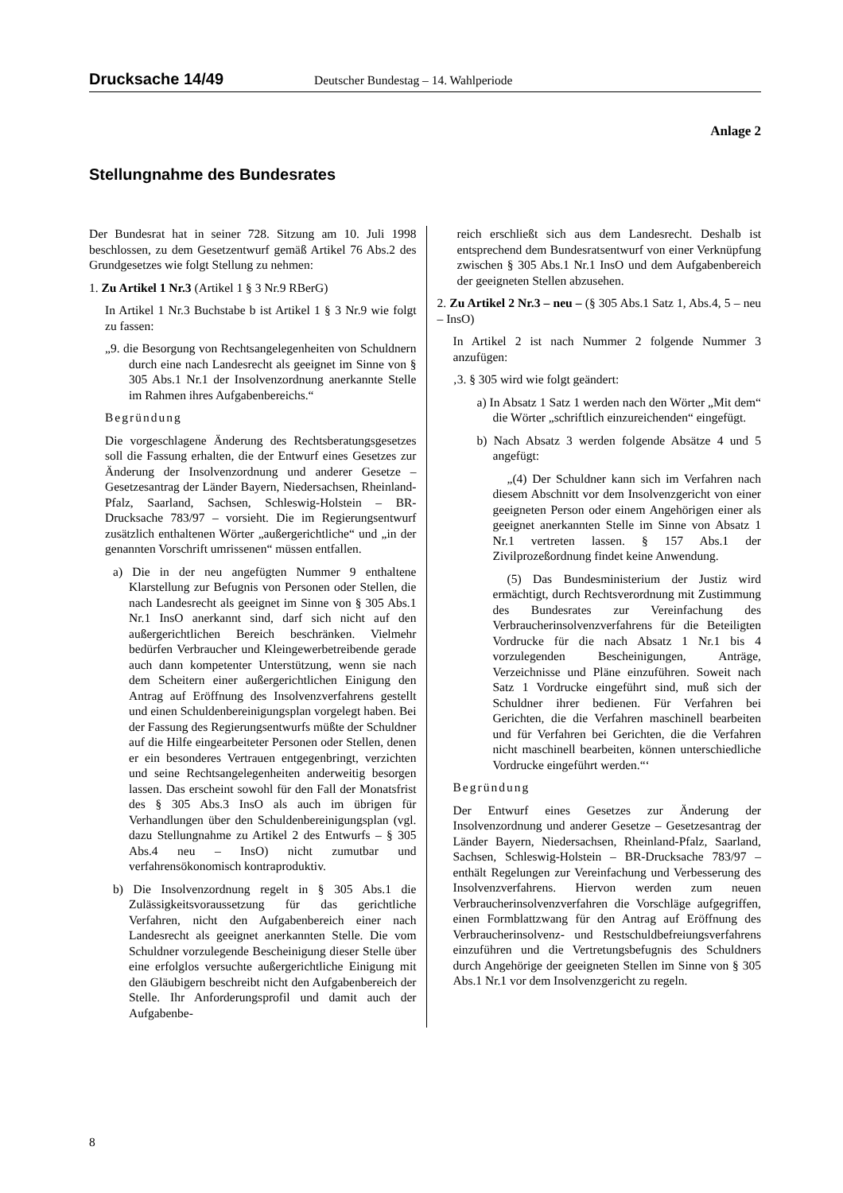Drucksache 14/49 Deutscher Bundestag – 14. Wahlperiode
Anlage 2
Stellungnahme des Bundesrates
Der Bundesrat hat in seiner 728. Sitzung am 10. Juli 1998 beschlossen, zu dem Gesetzentwurf gemäß Artikel 76 Abs.2 des Grundgesetzes wie folgt Stellung zu nehmen:
1. Zu Artikel 1 Nr.3 (Artikel 1 § 3 Nr.9 RBerG)
In Artikel 1 Nr.3 Buchstabe b ist Artikel 1 § 3 Nr.9 wie folgt zu fassen:
„9. die Besorgung von Rechtsangelegenheiten von Schuldnern durch eine nach Landesrecht als geeignet im Sinne von § 305 Abs.1 Nr.1 der Insolvenzordnung anerkannte Stelle im Rahmen ihres Aufgabenbereichs.“
Begründung
Die vorgeschlagene Änderung des Rechtsberatungsgesetzes soll die Fassung erhalten, die der Entwurf eines Gesetzes zur Änderung der Insolvenzordnung und anderer Gesetze – Gesetzesantrag der Länder Bayern, Niedersachsen, Rheinland-Pfalz, Saarland, Sachsen, Schleswig-Holstein – BR-Drucksache 783/97 – vorsieht. Die im Regierungsentwurf zusätzlich enthaltenen Wörter „außergerichtliche“ und „in der genannten Vorschrift umrissenen“ müssen entfallen.
a) Die in der neu angefügten Nummer 9 enthaltene Klarstellung zur Befugnis von Personen oder Stellen, die nach Landesrecht als geeignet im Sinne von § 305 Abs.1 Nr.1 InsO anerkannt sind, darf sich nicht auf den außergerichtlichen Bereich beschränken. Vielmehr bedürfen Verbraucher und Kleingewerbetreibende gerade auch dann kompetenter Unterstützung, wenn sie nach dem Scheitern einer außergerichtlichen Einigung den Antrag auf Eröffnung des Insolvenzverfahrens gestellt und einen Schuldenbereinigungsplan vorgelegt haben. Bei der Fassung des Regierungsentwurfs müßte der Schuldner auf die Hilfe eingearbeiteter Personen oder Stellen, denen er ein besonderes Vertrauen entgegenbringt, verzichten und seine Rechtsangelegenheiten anderweitig besorgen lassen. Das erscheint sowohl für den Fall der Monatsfrist des § 305 Abs.3 InsO als auch im übrigen für Verhandlungen über den Schuldenbereinigungsplan (vgl. dazu Stellungnahme zu Artikel 2 des Entwurfs – § 305 Abs.4 neu – InsO) nicht zumutbar und verfahrensökonomisch kontraproduktiv.
b) Die Insolvenzordnung regelt in § 305 Abs.1 die Zulässigkeitsvoraussetzung für das gerichtliche Verfahren, nicht den Aufgabenbereich einer nach Landesrecht als geeignet anerkannten Stelle. Die vom Schuldner vorzulegende Bescheinigung dieser Stelle über eine erfolglos versuchte außergerichtliche Einigung mit den Gläubigern beschreibt nicht den Aufgabenbereich der Stelle. Ihr Anforderungsprofil und damit auch der Aufgabenbe-
reich erschließt sich aus dem Landesrecht. Deshalb ist entsprechend dem Bundesratsentwurf von einer Verknüpfung zwischen § 305 Abs.1 Nr.1 InsO und dem Aufgabenbereich der geeigneten Stellen abzusehen.
2. Zu Artikel 2 Nr.3 – neu – (§ 305 Abs.1 Satz 1, Abs.4, 5 – neu – InsO)
In Artikel 2 ist nach Nummer 2 folgende Nummer 3 anzufügen:
‚3. § 305 wird wie folgt geändert:
a) In Absatz 1 Satz 1 werden nach den Wörter „Mit dem“ die Wörter „schriftlich einzureichenden“ eingefügt.
b) Nach Absatz 3 werden folgende Absätze 4 und 5 angefügt:
„(4) Der Schuldner kann sich im Verfahren nach diesem Abschnitt vor dem Insolvenzgericht von einer geeigneten Person oder einem Angehörigen einer als geeignet anerkannten Stelle im Sinne von Absatz 1 Nr.1 vertreten lassen. § 157 Abs.1 der Zivilprozeßordnung findet keine Anwendung.
(5) Das Bundesministerium der Justiz wird ermächtigt, durch Rechtsverordnung mit Zustimmung des Bundesrates zur Vereinfachung des Verbraucherinsolvenzverfahrens für die Beteiligten Vordrucke für die nach Absatz 1 Nr.1 bis 4 vorzulegenden Bescheinigungen, Anträge, Verzeichnisse und Pläne einzuführen. Soweit nach Satz 1 Vordrucke eingeführt sind, muß sich der Schuldner ihrer bedienen. Für Verfahren bei Gerichten, die die Verfahren maschinell bearbeiten und für Verfahren bei Gerichten, die die Verfahren nicht maschinell bearbeiten, können unterschiedliche Vordrucke eingeführt werden.“‘
Begründung
Der Entwurf eines Gesetzes zur Änderung der Insolvenzordnung und anderer Gesetze – Gesetzesantrag der Länder Bayern, Niedersachsen, Rheinland-Pfalz, Saarland, Sachsen, Schleswig-Holstein – BR-Drucksache 783/97 – enthält Regelungen zur Vereinfachung und Verbesserung des Insolvenzverfahrens. Hiervon werden zum neuen Verbraucherinsolvenzverfahren die Vorschläge aufgegriffen, einen Formblattzwang für den Antrag auf Eröffnung des Verbraucherinsolvenz- und Restschuldbefreiungsverfahrens einzuführen und die Vertretungsbefugnis des Schuldners durch Angehörige der geeigneten Stellen im Sinne von § 305 Abs.1 Nr.1 vor dem Insolvenzgericht zu regeln.
8